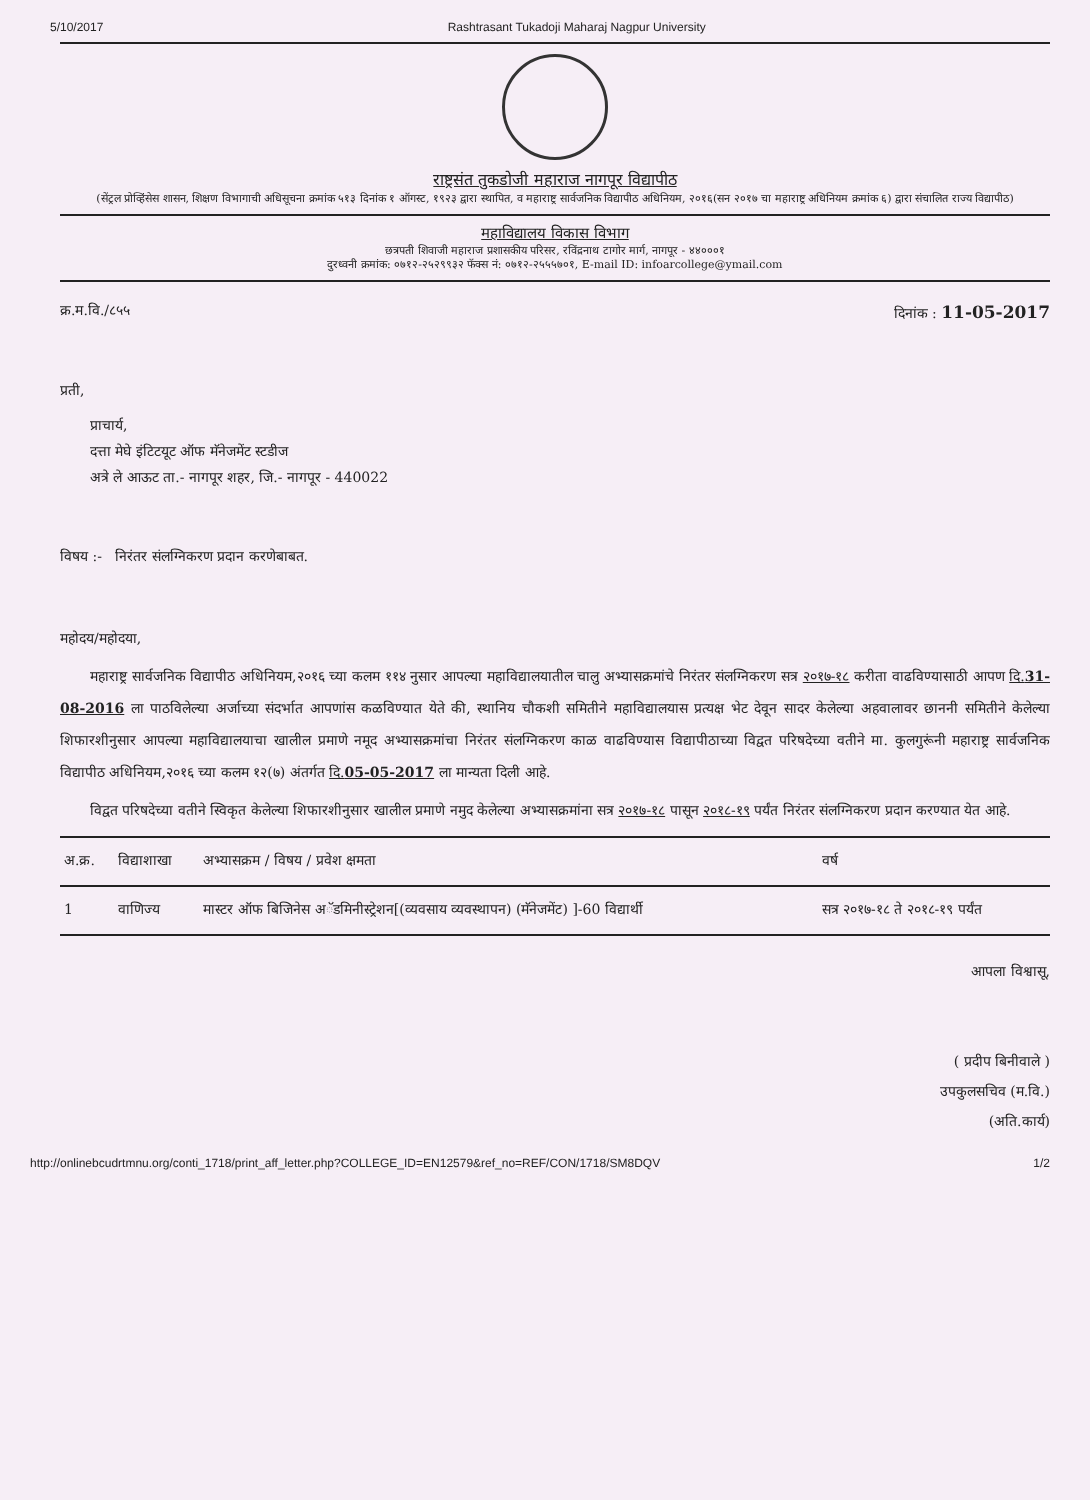5/10/2017 Rashtrasant Tukadoji Maharaj Nagpur University
राष्ट्रसंत तुकडोजी महाराज नागपूर विद्यापीठ
(सेंट्रल प्रोव्हिंसेस शासन, शिक्षण विभागाची अधिसूचना क्रमांक ५१३ दिनांक १ ऑगस्ट, १९२३ द्वारा स्थापित, व महाराष्ट्र सार्वजनिक विद्यापीठ अधिनियम, २०१६(सन २०१७ चा महाराष्ट्र अधिनियम क्रमांक ६) द्वारा संचालित राज्य विद्यापीठ)
महाविद्यालय विकास विभाग
छत्रपती शिवाजी महाराज प्रशासकीय परिसर, रविंद्रनाथ टागोर मार्ग, नागपूर - ४४०००१
दुरध्वनी क्रमांक: ०७१२-२५२९९३२ फॅक्स नं: ०७१२-२५५५७०१, E-mail ID: infoarcollege@ymail.com
क्र.म.वि./८५५ दिनांक : 11-05-2017
प्रती,
प्राचार्य,
दत्ता मेघे इंटिटयूट ऑफ मॅनेजमेंट स्टडीज
अत्रे ले आऊट ता.- नागपूर शहर, जि.- नागपूर - 440022
विषय :- निरंतर संलग्निकरण प्रदान करणेबाबत.
महोदय/महोदया,
महाराष्ट्र सार्वजनिक विद्यापीठ अधिनियम,२०१६ च्या कलम ११४ नुसार आपल्या महाविद्यालयातील चालु अभ्यासक्रमांचे निरंतर संलग्निकरण सत्र २०१७-१८ करीता वाढविण्यासाठी आपण दि.31-08-2016 ला पाठविलेल्या अर्जाच्या संदर्भात आपणांस कळविण्यात येते की, स्थानिय चौकशी समितीने महाविद्यालयास प्रत्यक्ष भेट देवून सादर केलेल्या अहवालावर छाननी समितीने केलेल्या शिफारशीनुसार आपल्या महाविद्यालयाचा खालील प्रमाणे नमूद अभ्यासक्रमांचा निरंतर संलग्निकरण काळ वाढविण्यास विद्यापीठाच्या विद्वत परिषदेच्या वतीने मा. कुलगुरूंनी महाराष्ट्र सार्वजनिक विद्यापीठ अधिनियम,२०१६ च्या कलम १२(७) अंतर्गत दि.05-05-2017 ला मान्यता दिली आहे.
विद्वत परिषदेच्या वतीने स्विकृत केलेल्या शिफारशीनुसार खालील प्रमाणे नमुद केलेल्या अभ्यासक्रमांना सत्र २०१७-१८ पासून २०१८-१९ पर्यंत निरंतर संलग्निकरण प्रदान करण्यात येत आहे.
| अ.क्र. | विद्याशाखा | अभ्यासक्रम / विषय / प्रवेश क्षमता | वर्ष |
| --- | --- | --- | --- |
| 1 | वाणिज्य | मास्टर ऑफ बिजिनेस अॅडमिनीस्ट्रेशन[(व्यवसाय व्यवस्थापन) (मॅनेजमेंट) ]-60 विद्यार्थी | सत्र २०१७-१८ ते २०१८-१९ पर्यंत |
आपला विश्वासू,
( प्रदीप बिनीवाले )
उपकुलसचिव (म.वि.)
(अति.कार्य)
http://onlinebcudrtmnu.org/conti_1718/print_aff_letter.php?COLLEGE_ID=EN12579&ref_no=REF/CON/1718/SM8DQV 1/2